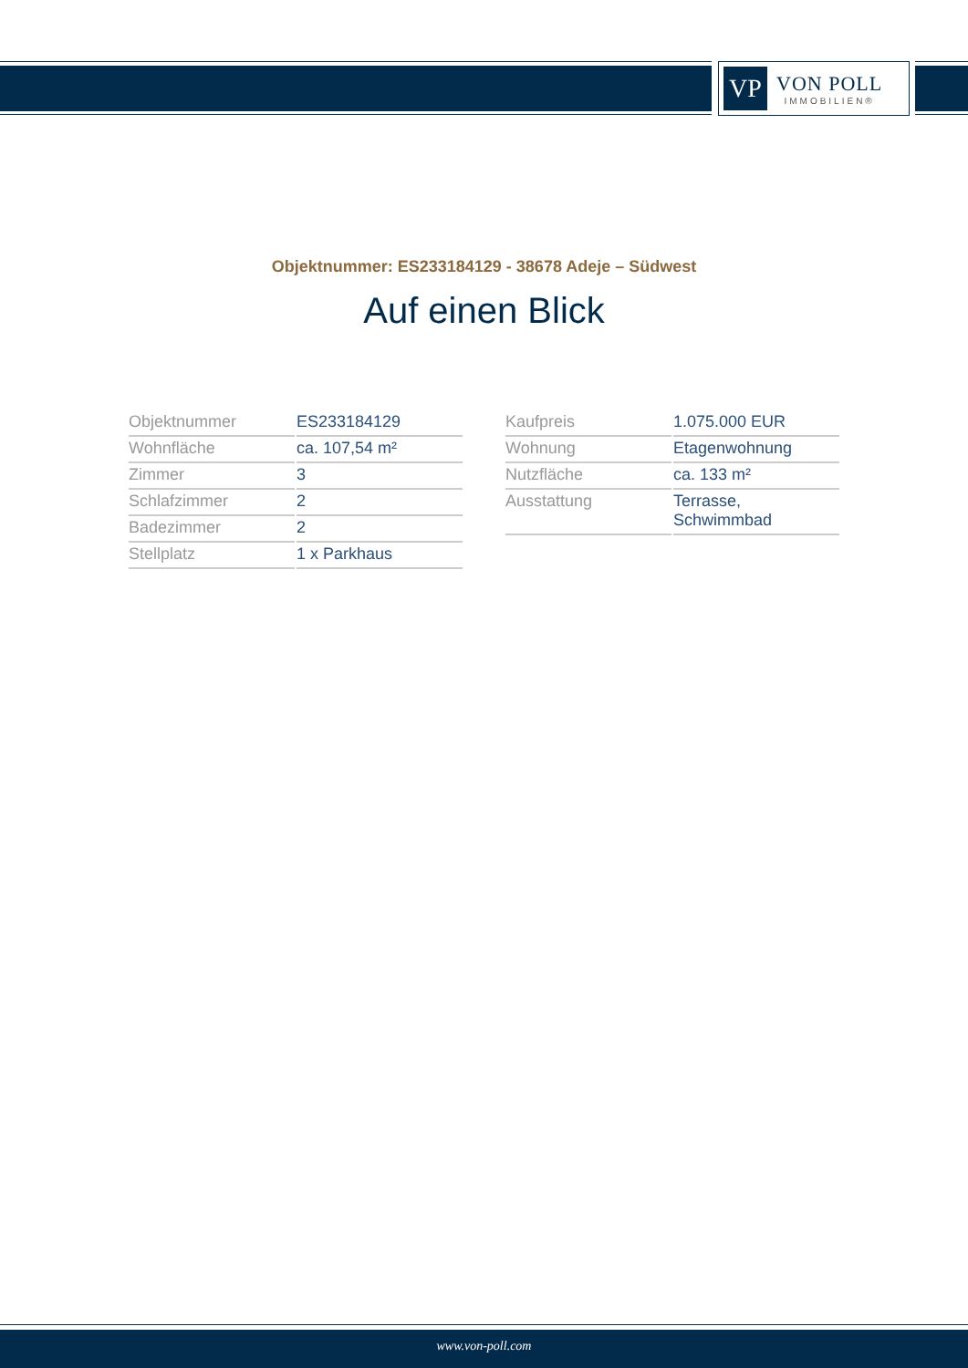VP
VON POLL
IMMOBILIEN®
Objektnummer: ES233184129 - 38678 Adeje – Südwest
Auf einen Blick
| Objektnummer | ES233184129 |
| Wohnfläche | ca. 107,54 m² |
| Zimmer | 3 |
| Schlafzimmer | 2 |
| Badezimmer | 2 |
| Stellplatz | 1 x Parkhaus |
| Kaufpreis | 1.075.000 EUR |
| Wohnung | Etagenwohnung |
| Nutzfläche | ca. 133 m² |
| Ausstattung | Terrasse, Schwimmbad |
www.von-poll.com